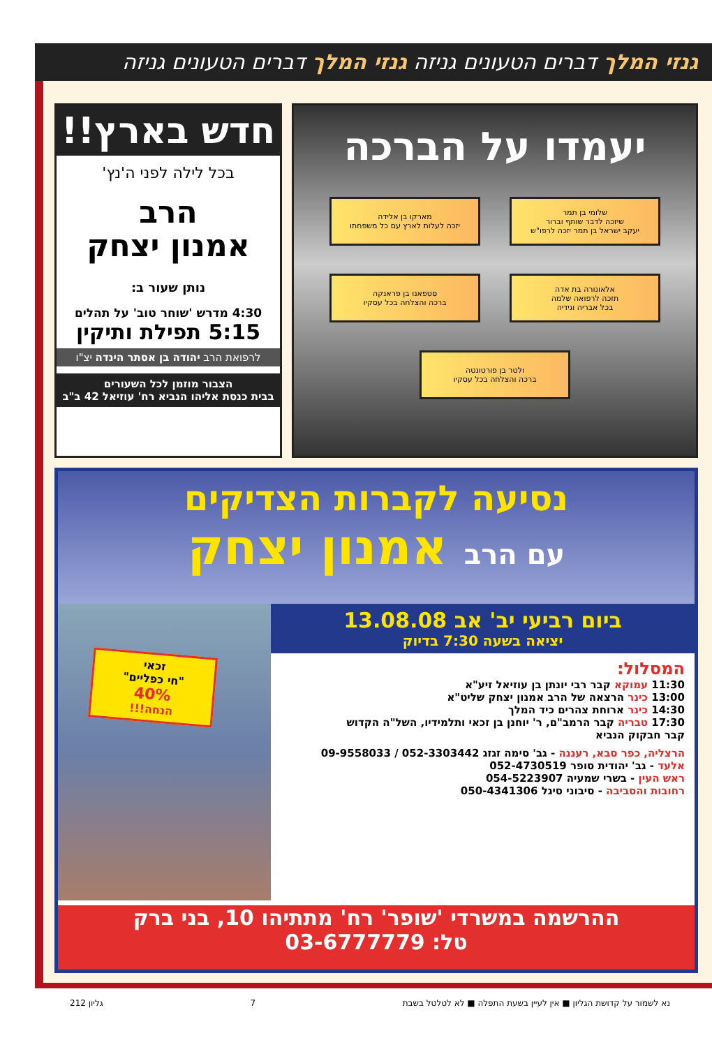גנזי המלך דברים הטעונים גניזה גנזי המלך דברים הטעונים גניזה
חדש בארץ!!
בכל לילה לפני ה'נץ'
הרב
אמנון יצחק
נותן שעור ב:
4:30 מדרש 'שוחר טוב' על תהלים
5:15 תפילת ותיקין
לרפואת הרב יהודה בן אסתר הינדה יצ"ו
הצבור מוזמן לכל השעורים
בבית כנסת אליהו הנביא רח' עוזיאל 42 ב"ב
יעמדו על הברכה
שלומי בן תמר
שיזכה לדבר שותף וברור
יעקב ישראל בן תמר יזכה לרפו"ש
מארקו בן אלידה
יזכה לעלות לארץ עם כל משפחתו
אלאונורה בת אדה
תזכה לרפואה שלמה
בכל אבריה וגידיה
סטפאנו בן פראנקה
ברכה והצלחה בכל עסקיו
ולטר בן פורטונטה
ברכה והצלחה בכל עסקיו
נסיעה לקברות הצדיקים
עם הרב אמנון יצחק
זכאי
"חי כפליים"
40%
הנחה!!!
ביום רביעי יב' אב 13.08.08
יציאה בשעה 7:30 בדיוק
המסלול:
11:30 עמוקא קבר רבי יונתן בן עוזיאל זיע"א
13:00 כינר הרצאה של הרב אמנון יצחק שליט"א
14:30 כינר ארוחת צהרים כיד המלך
17:30 טבריה קבר הרמב"ם, ר' יוחנן בן זכאי ותלמידיו, השל"ה הקדוש
קבר חבקוק הנביא
הרצליה, כפר סבא, רעננה - גב' סימה זגזג 052-3303442 / 09-9558033
אלעד - גב' יהודית סופר 052-4730519
ראש העין - בשרי שמעיה 054-5223907
רחובות והסביבה - סיבוני סיגל 050-4341306
ההרשמה במשרדי 'שופר' רח' מתתיהו 10, בני ברק
טל: 03-6777779
נא לשמור על קדושת הגליון ■ אין לעיין בשעת התפלה ■ לא לטלטל בשבת 7 גליון 212